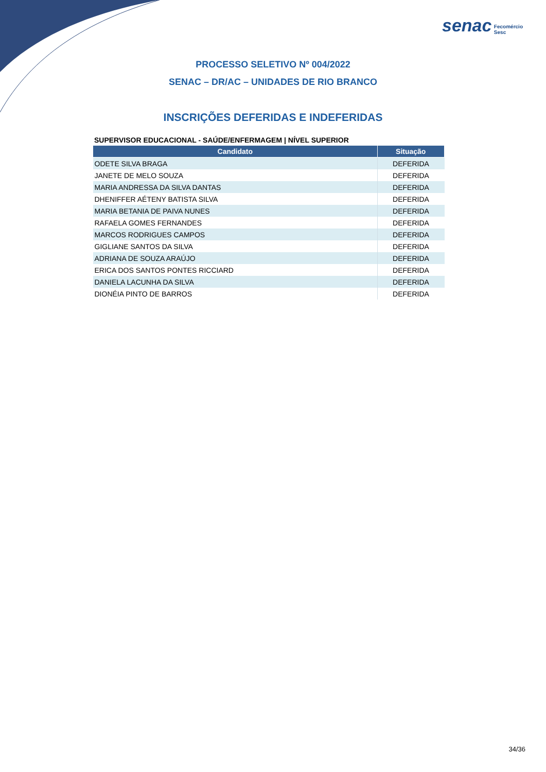senac Fecomércio
Sesc
PROCESSO SELETIVO Nº 004/2022
SENAC – DR/AC – UNIDADES DE RIO BRANCO
INSCRIÇÕES DEFERIDAS E INDEFERIDAS
SUPERVISOR EDUCACIONAL - SAÚDE/ENFERMAGEM | NÍVEL SUPERIOR
| Candidato | Situação |
| --- | --- |
| ODETE SILVA BRAGA | DEFERIDA |
| JANETE DE MELO SOUZA | DEFERIDA |
| MARIA ANDRESSA DA SILVA DANTAS | DEFERIDA |
| DHENIFFER AÉTENY BATISTA SILVA | DEFERIDA |
| MARIA BETANIA DE PAIVA NUNES | DEFERIDA |
| RAFAELA GOMES FERNANDES | DEFERIDA |
| MARCOS RODRIGUES CAMPOS | DEFERIDA |
| GIGLIANE SANTOS DA SILVA | DEFERIDA |
| ADRIANA DE SOUZA ARAÚJO | DEFERIDA |
| ERICA DOS SANTOS PONTES RICCIARD | DEFERIDA |
| DANIELA LACUNHA DA SILVA | DEFERIDA |
| DIONÉIA PINTO DE BARROS | DEFERIDA |
34/36